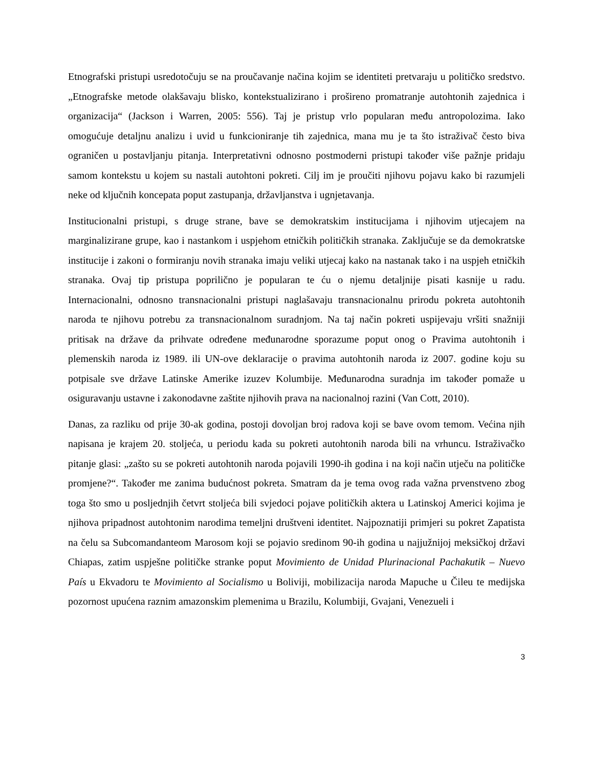Etnografski pristupi usredotočuju se na proučavanje načina kojim se identiteti pretvaraju u političko sredstvo. „Etnografske metode olakšavaju blisko, kontekstualizirano i prošireno promatranje autohtonih zajednica i organizacija“ (Jackson i Warren, 2005: 556). Taj je pristup vrlo popularan među antropolozima. Iako omogućuje detaljnu analizu i uvid u funkcioniranje tih zajednica, mana mu je ta što istraživač često biva ograničen u postavljanju pitanja. Interpretativni odnosno postmoderni pristupi također više pažnje pridaju samom kontekstu u kojem su nastali autohtoni pokreti. Cilj im je proučiti njihovu pojavu kako bi razumjeli neke od ključnih koncepata poput zastupanja, državljanstva i ugnjetavanja.
Institucionalni pristupi, s druge strane, bave se demokratskim institucijama i njihovim utjecajem na marginalizirane grupe, kao i nastankom i uspjehom etničkih političkih stranaka. Zaključuje se da demokratske institucije i zakoni o formiranju novih stranaka imaju veliki utjecaj kako na nastanak tako i na uspjeh etničkih stranaka. Ovaj tip pristupa poprilično je popularan te ću o njemu detaljnije pisati kasnije u radu. Internacionalni, odnosno transnacionalni pristupi naglašavaju transnacionalnu prirodu pokreta autohtonih naroda te njihovu potrebu za transnacionalnom suradnjom. Na taj način pokreti uspijevaju vršiti snažniji pritisak na države da prihvate određene međunarodne sporazume poput onog o Pravima autohtonih i plemenskih naroda iz 1989. ili UN-ove deklaracije o pravima autohtonih naroda iz 2007. godine koju su potpisale sve države Latinske Amerike izuzev Kolumbije. Međunarodna suradnja im također pomaže u osiguravanju ustavne i zakonodavne zaštite njihovih prava na nacionalnoj razini (Van Cott, 2010).
Danas, za razliku od prije 30-ak godina, postoji dovoljan broj radova koji se bave ovom temom. Većina njih napisana je krajem 20. stoljeća, u periodu kada su pokreti autohtonih naroda bili na vrhuncu. Istraživačko pitanje glasi: „zašto su se pokreti autohtonih naroda pojavili 1990-ih godina i na koji način utječu na političke promjene?“. Također me zanima budućnost pokreta. Smatram da je tema ovog rada važna prvenstveno zbog toga što smo u posljednjih četvrt stoljeća bili svjedoci pojave političkih aktera u Latinskoj Americi kojima je njihova pripadnost autohtonim narodima temeljni društveni identitet. Najpoznatiji primjeri su pokret Zapatista na čelu sa Subcomandanteom Marosom koji se pojavio sredinom 90-ih godina u najjužnijoj meksičkoj državi Chiapas, zatim uspješne političke stranke poput Movimiento de Unidad Plurinacional Pachakutik – Nuevo País u Ekvadoru te Movimiento al Socialismo u Boliviji, mobilizacija naroda Mapuche u Čileu te medijska pozornost upućena raznim amazonskim plemenima u Brazilu, Kolumbiji, Gvajani, Venezueli i
3